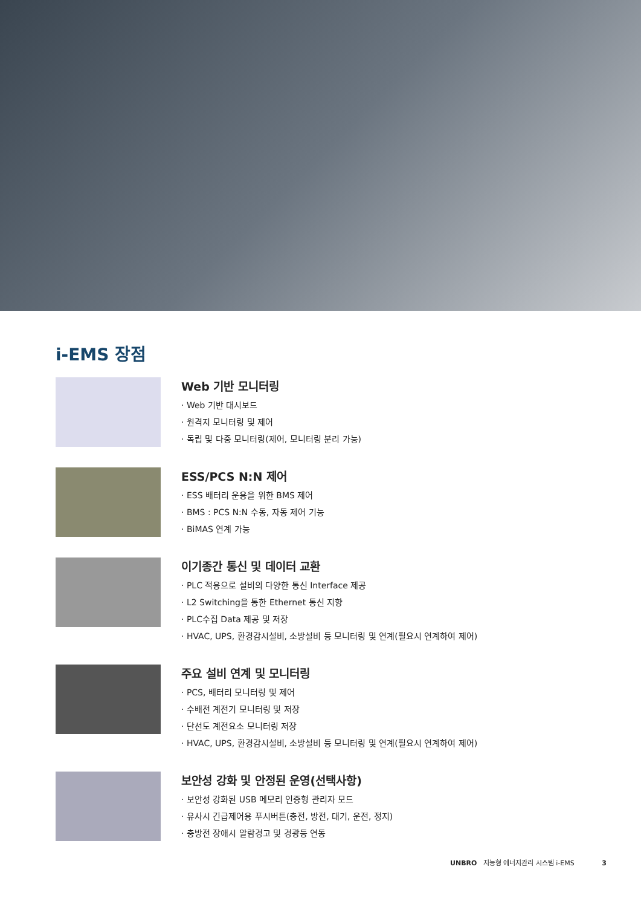i-EMS 장점
Web 기반 모니터링
· Web 기반 대시보드
· 원격지 모니터링 및 제어
· 독립 및 다중 모니터링(제어, 모니터링 분리 가능)
ESS/PCS N:N 제어
· ESS 배터리 운용을 위한 BMS 제어
· BMS : PCS N:N 수동, 자동 제어 기능
· BiMAS 연계 가능
이기종간 통신 및 데이터 교환
· PLC 적용으로 설비의 다양한 통신 Interface 제공
· L2 Switching을 통한 Ethernet 통신 지향
· PLC수집 Data 제공 및 저장
· HVAC, UPS, 환경감시설비, 소방설비 등 모니터링 및 연계(필요시 연계하여 제어)
주요 설비 연계 및 모니터링
· PCS, 배터리 모니터링 및 제어
· 수배전 계전기 모니터링 및 저장
· 단선도 계전요소 모니터링 저장
· HVAC, UPS, 환경감시설비, 소방설비 등 모니터링 및 연계(필요시 연계하여 제어)
보안성 강화 및 안정된 운영(선택사항)
· 보안성 강화된 USB 메모리 인증형 관리자 모드
· 유사시 긴급제어용 푸시버튼(충전, 방전, 대기, 운전, 정지)
· 충방전 장애시 알람경고 및 경광등 연동
UNBRO 지능형 에너지관리 시스템 i-EMS 3